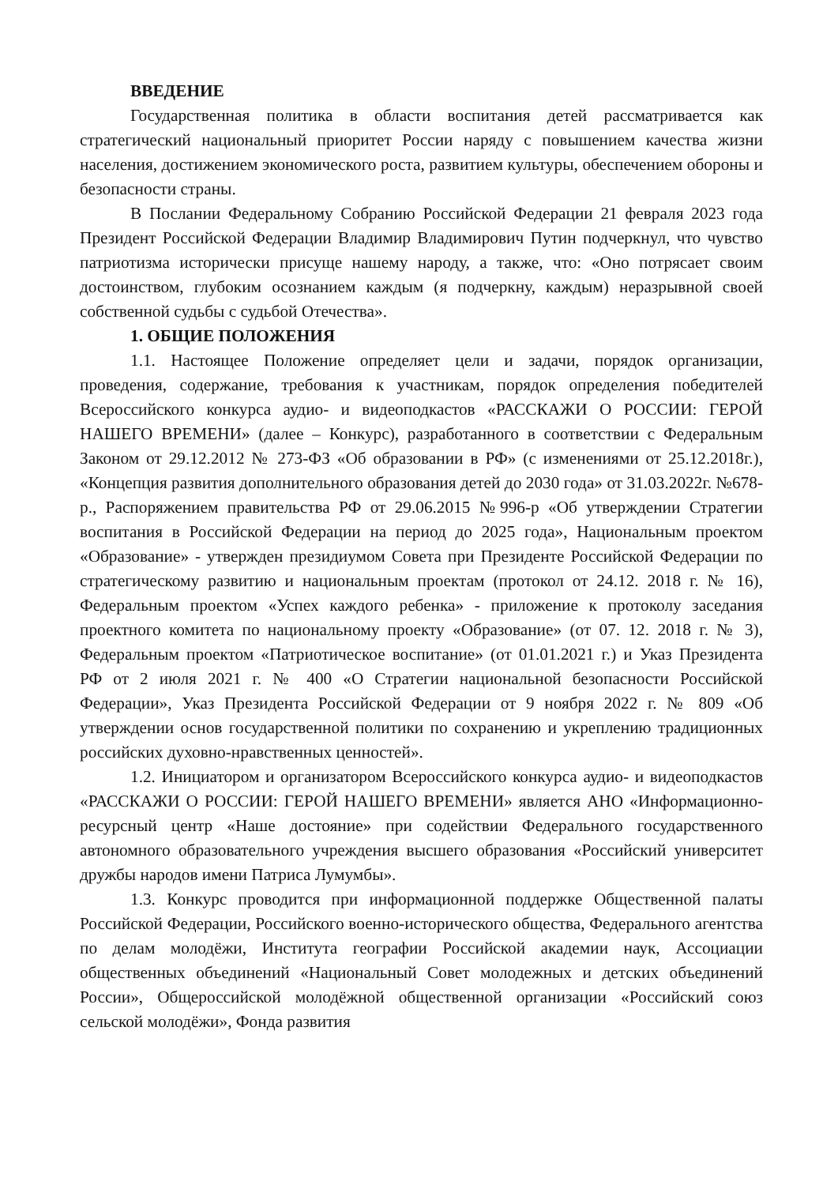ВВЕДЕНИЕ
Государственная политика в области воспитания детей рассматривается как стратегический национальный приоритет России наряду с повышением качества жизни населения, достижением экономического роста, развитием культуры, обеспечением обороны и безопасности страны.
В Послании Федеральному Собранию Российской Федерации 21 февраля 2023 года Президент Российской Федерации Владимир Владимирович Путин подчеркнул, что чувство патриотизма исторически присуще нашему народу, а также, что: «Оно потрясает своим достоинством, глубоким осознанием каждым (я подчеркну, каждым) неразрывной своей собственной судьбы с судьбой Отечества».
1. ОБЩИЕ ПОЛОЖЕНИЯ
1.1. Настоящее Положение определяет цели и задачи, порядок организации, проведения, содержание, требования к участникам, порядок определения победителей Всероссийского конкурса аудио- и видеоподкастов «РАССКАЖИ О РОССИИ: ГЕРОЙ НАШЕГО ВРЕМЕНИ» (далее – Конкурс), разработанного в соответствии с Федеральным Законом от 29.12.2012 № 273-ФЗ «Об образовании в РФ» (с изменениями от 25.12.2018г.), «Концепция развития дополнительного образования детей до 2030 года» от 31.03.2022г. №678-р., Распоряжением правительства РФ от 29.06.2015 №996-р «Об утверждении Стратегии воспитания в Российской Федерации на период до 2025 года», Национальным проектом «Образование» - утвержден президиумом Совета при Президенте Российской Федерации по стратегическому развитию и национальным проектам (протокол от 24.12. 2018 г. № 16), Федеральным проектом «Успех каждого ребенка» - приложение к протоколу заседания проектного комитета по национальному проекту «Образование» (от 07. 12. 2018 г. № 3), Федеральным проектом «Патриотическое воспитание» (от 01.01.2021 г.) и Указ Президента РФ от 2 июля 2021 г. № 400 «О Стратегии национальной безопасности Российской Федерации», Указ Президента Российской Федерации от 9 ноября 2022 г. № 809 «Об утверждении основ государственной политики по сохранению и укреплению традиционных российских духовно-нравственных ценностей».
1.2. Инициатором и организатором Всероссийского конкурса аудио- и видеоподкастов «РАССКАЖИ О РОССИИ: ГЕРОЙ НАШЕГО ВРЕМЕНИ» является АНО «Информационно-ресурсный центр «Наше достояние» при содействии Федерального государственного автономного образовательного учреждения высшего образования «Российский университет дружбы народов имени Патриса Лумумбы».
1.3. Конкурс проводится при информационной поддержке Общественной палаты Российской Федерации, Российского военно-исторического общества, Федерального агентства по делам молодёжи, Института географии Российской академии наук, Ассоциации общественных объединений «Национальный Совет молодежных и детских объединений России», Общероссийской молодёжной общественной организации «Российский союз сельской молодёжи», Фонда развития